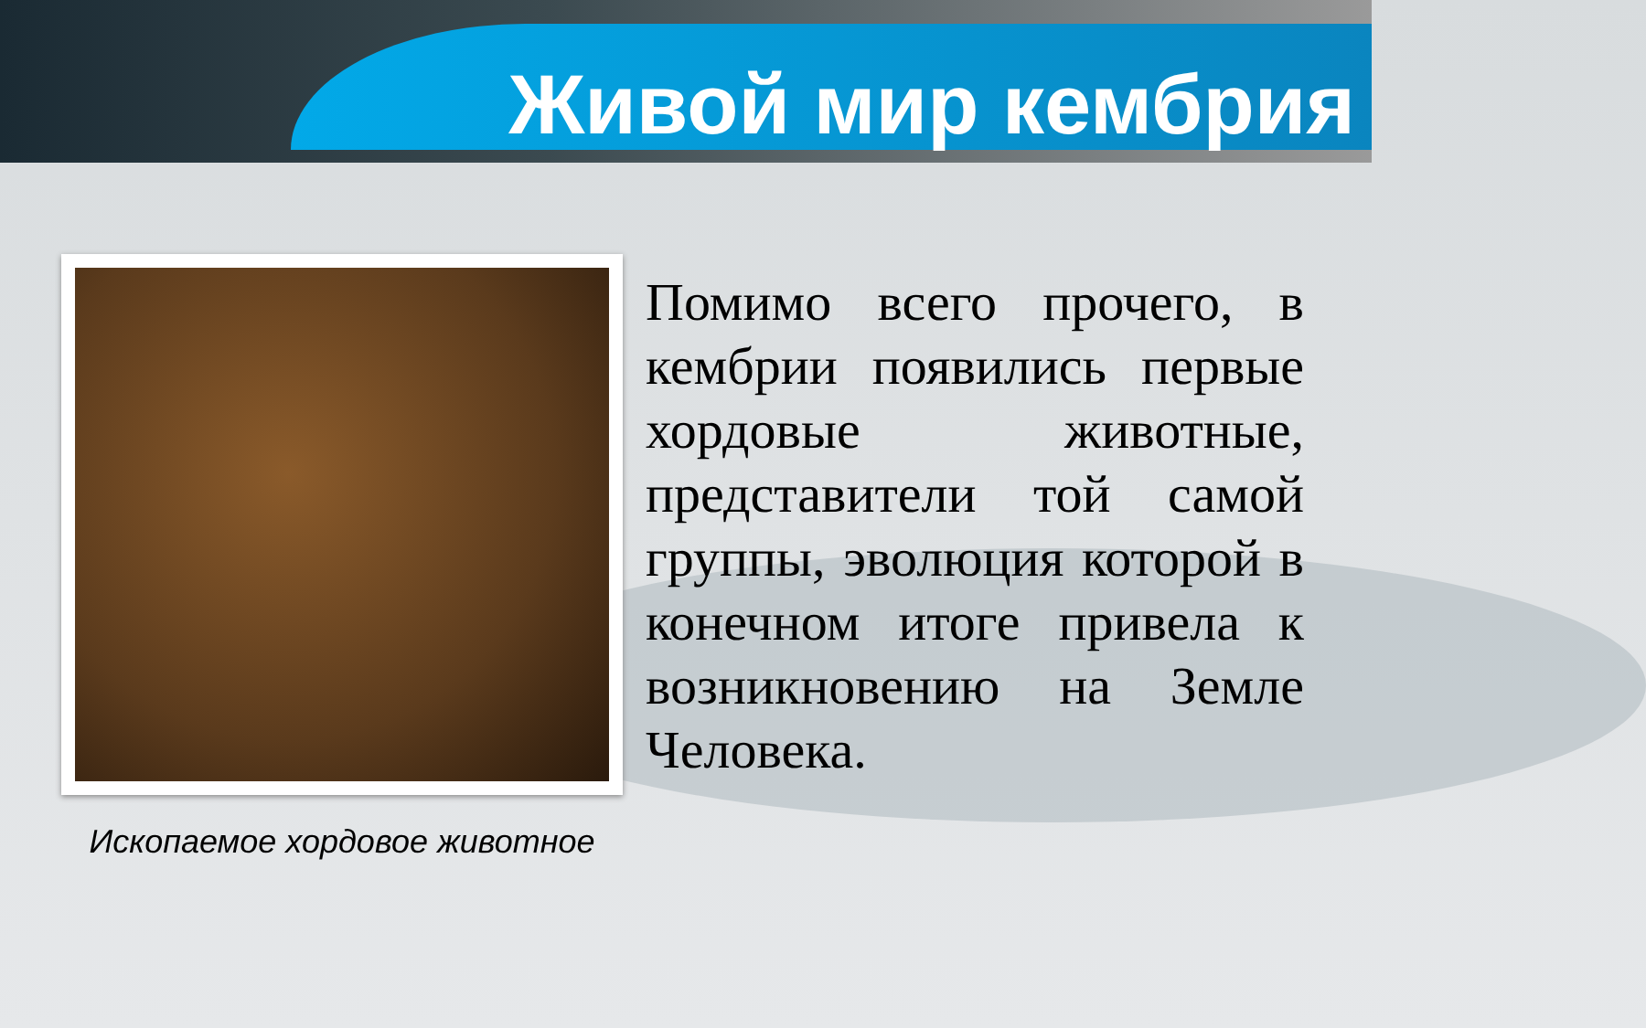Живой мир кембрия
Ископаемое хордовое животное
Помимо всего прочего, в кембрии появились первые хордовые животные, представители той самой группы, эволюция которой в конечном итоге привела к возникновению на Земле Человека.